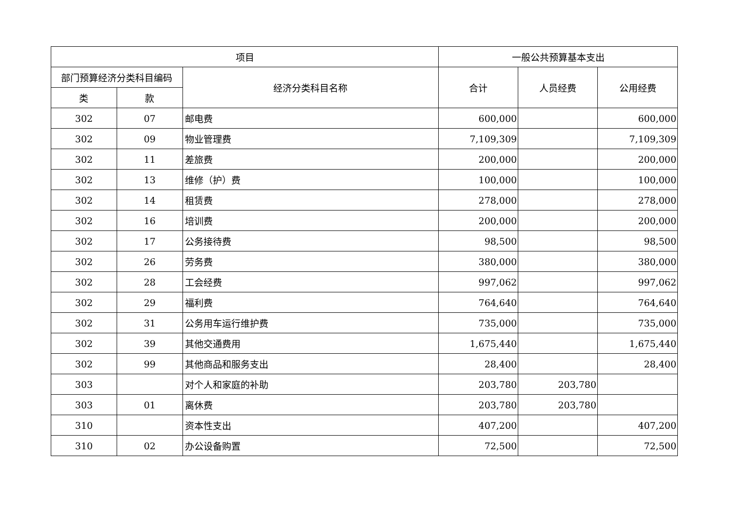| 项目 | | | 一般公共预算基本支出 | | |
| --- | --- | --- | --- | --- | --- |
| 部门预算经济分类科目编码 | | 经济分类科目名称 | 合计 | 人员经费 | 公用经费 |
| 类 | 款 | | | | |
| 302 | 07 | 邮电费 | 600,000 | | 600,000 |
| 302 | 09 | 物业管理费 | 7,109,309 | | 7,109,309 |
| 302 | 11 | 差旅费 | 200,000 | | 200,000 |
| 302 | 13 | 维修（护）费 | 100,000 | | 100,000 |
| 302 | 14 | 租赁费 | 278,000 | | 278,000 |
| 302 | 16 | 培训费 | 200,000 | | 200,000 |
| 302 | 17 | 公务接待费 | 98,500 | | 98,500 |
| 302 | 26 | 劳务费 | 380,000 | | 380,000 |
| 302 | 28 | 工会经费 | 997,062 | | 997,062 |
| 302 | 29 | 福利费 | 764,640 | | 764,640 |
| 302 | 31 | 公务用车运行维护费 | 735,000 | | 735,000 |
| 302 | 39 | 其他交通费用 | 1,675,440 | | 1,675,440 |
| 302 | 99 | 其他商品和服务支出 | 28,400 | | 28,400 |
| 303 | | 对个人和家庭的补助 | 203,780 | 203,780 | |
| 303 | 01 | 离休费 | 203,780 | 203,780 | |
| 310 | | 资本性支出 | 407,200 | | 407,200 |
| 310 | 02 | 办公设备购置 | 72,500 | | 72,500 |